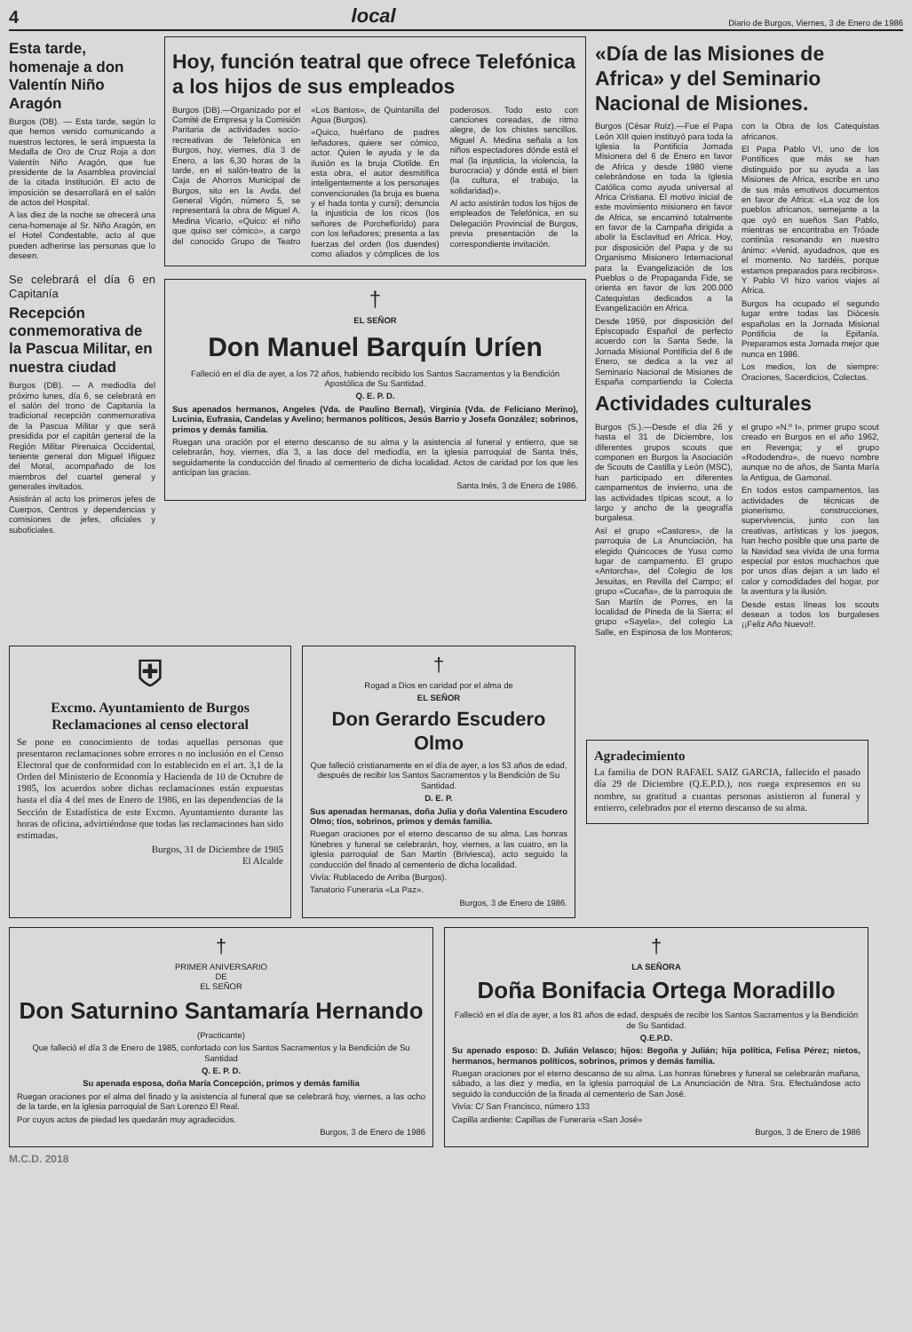4 local Diario de Burgos, Viernes, 3 de Enero de 1986
Esta tarde, homenaje a don Valentín Niño Aragón
Burgos (DB). — Esta tarde, según lo que hemos venido comunicando a nuestros lectores, le será impuesta la Medalla de Oro de Cruz Roja a don Valentín Niño Aragón, que fue presidente de la Asamblea provincial de la citada Institución. El acto de imposición se desarrollará en el salón de actos del Hospital.
A las diez de la noche se ofrecerá una cena-homenaje al Sr. Niño Aragón, en el Hotel Condestable, acto al que pueden adherirse las personas que lo deseen.
Se celebrará el día 6 en Capitanía
Recepción conmemorativa de la Pascua Militar, en nuestra ciudad
Burgos (DB). — A mediodía del próximo lunes, día 6, se celebrará en el salón del trono de Capitanía la tradicional recepción conmemorativa de la Pascua Militar y que será presidida por el capitán general de la Región Militar Pirenaica Occidental, teniente general don Miguel Iñiguez del Moral, acompañado de los miembros del cuartel general y generales invitados.
Asistirán al acto los primeros jefes de Cuerpos, Centros y dependencias y comisiones de jefes, oficiales y suboficiales.
Hoy, función teatral que ofrece Telefónica a los hijos de sus empleados
Burgos (DB).—Organizado por el Comité de Empresa y la Comisión Paritaria de actividades socio-recreativas de Telefónica en Burgos, hoy, viernes, día 3 de Enero, a las 6,30 horas de la tarde, en el salón-teatro de la Caja de Ahorros Municipal de Burgos, sito en la Avda. del General Vigón, número 5, se representará la obra de Miguel A. Medina Vicario, «Quico: el niño que quiso ser cómico», a cargo del conocido Grupo de Teatro «Los Bantos», de Quintanilla del Agua (Burgos).
«Quico, huérfano de padres leñadores, quiere ser cómico, actor. Quien le ayuda y le da ilusión es la bruja Clotilde. En esta obra, el autor desmitifica inteligentemente a los personajes convencionales (la bruja es buena y el hada tonta y cursi); denuncia la injusticia de los ricos (los señores de Porcheflorido) para con los leñadores; presenta a las fuerzas del orden (los duendes) como aliados y cómplices de los poderosos. Todo esto con canciones coreadas, de ritmo alegre, de los chistes sencillos. Miguel A. Medina señala a los niños espectadores dónde está el mal (la injusticia, la violencia, la burocracia) y dónde está el bien (la cultura, el trabajo, la solidaridad)».
Al acto asistirán todos los hijos de empleados de Telefónica, en su Delegación Provincial de Burgos, previa presentación de la correspondiente invitación.
†
EL SEÑOR
Don Manuel Barquín Uríen
Falleció en el día de ayer, a los 72 años, habiendo recibido los Santos Sacramentos y la Bendición Apostólica de Su Santidad.
Q. E. P. D.
Sus apenados hermanos, Angeles (Vda. de Paulino Bernal), Virginia (Vda. de Feliciano Merino), Lucinia, Eufrasia, Candelas y Avelino; hermanos políticos, Jesús Barrio y Josefa González; sobrinos, primos y demás familia.
Ruegan una oración por el eterno descanso de su alma y la asistencia al funeral y entierro, que se celebrarán, hoy, viernes, día 3, a las doce del mediodía, en la iglesia parroquial de Santa Inés, seguidamente la conducción del finado al cementerio de dicha localidad. Actos de caridad por los que les anticipan las gracias.
Santa Inés, 3 de Enero de 1986.
«Día de las Misiones de Africa» y del Seminario Nacional de Misiones.
Burgos (César Ruiz).—Fue el Papa León XIII quien instituyó para toda la Iglesia la Pontificia Jornada Misionera del 6 de Enero en favor de Africa y desde 1980 viene celebrándose en toda la Iglesia Católica como ayuda universal al Africa Cristiana. El motivo inicial de este movimiento misionero en favor de Africa, se encaminó totalmente en favor de la Campaña dirigida a abolir la Esclavitud en Africa. Hoy, por disposición del Papa y de su Organismo Misionero Internacional para la Evangelización de los Pueblos o de Propaganda Fide, se orienta en favor de los 200.000 Catequistas dedicados a la Evangelización en Africa.
Desde 1959, por disposición del Episcopado Español de perfecto acuerdo con la Santa Sede, la Jornada Misional Pontificia del 6 de Enero, se dedica a la vez al Seminario Nacional de Misiones de España compartiendo la Colecta con la Obra de los Catequistas africanos.
El Papa Pablo VI, uno de los Pontífices que más se han distinguido por su ayuda a las Misiones de Africa, escribe en uno de sus más emotivos documentos en favor de Africa: «La voz de los pueblos africanos, semejante a la que oyó en sueños San Pablo, mientras se encontraba en Tróade continúa resonando en nuestro ánimo: «Venid, ayudadnos, que es el momento. No tardéis, porque estamos preparados para recibiros». Y Pablo VI hizo varios viajes al Africa.
Burgos ha ocupado el segundo lugar entre todas las Diócesis españolas en la Jornada Misional Pontificia de la Epifanía. Preparamos esta Jornada mejor que nunca en 1986.
Los medios, los de siempre: Oraciones, Sacerdicios, Colectas.
Actividades culturales
Burgos (S.).—Desde el día 26 y hasta el 31 de Diciembre, los diferentes grupos scouts que componen en Burgos la Asociación de Scouts de Castilla y León (MSC), han participado en diferentes campamentos de invierno, una de las actividades típicas scout, a lo largo y ancho de la geografía burgalesa.
Así el grupo «Castores», de la parroquia de La Anunciación, ha elegido Quincoces de Yuso como lugar de campamento. El grupo «Antorcha», del Colegio de los Jesuitas, en Revilla del Campo; el grupo «Cucaña», de la parroquia de San Martín de Porres, en la localidad de Pineda de la Sierra; el grupo «Sayela», del colegio La Salle, en Espinosa de los Monteros; el grupo «N.º I», primer grupo scout creado en Burgos en el año 1962, en Revenga; y el grupo «Rododendro», de nuevo nombre aunque no de años, de Santa María la Antigua, de Gamonal.
En todos estos campamentos, las actividades de técnicas de pionerismo, construcciones, supervivencia, junto con las creativas, artísticas y los juegos, han hecho posible que una parte de la Navidad sea vivida de una forma especial por estos muchachos que por unos días dejan a un lado el calor y comodidades del hogar, por la aventura y la ilusión.
Desde estas líneas los scouts desean a todos los burgaleses ¡¡Feliz Año Nuevo!!.
⛨
Excmo. Ayuntamiento de Burgos
Reclamaciones al censo electoral
Se pone en conocimiento de todas aquellas personas que presentaron reclamaciones sobre errores o no inclusión en el Censo Electoral que de conformidad con lo establecido en el art. 3,1 de la Orden del Ministerio de Economía y Hacienda de 10 de Octubre de 1985, los acuerdos sobre dichas reclamaciones están expuestas hasta el día 4 del mes de Enero de 1986, en las dependencias de la Sección de Estadística de este Excmo. Ayuntamiento durante las horas de oficina, advirtiéndose que todas las reclamaciones han sido estimadas.
Burgos, 31 de Diciembre de 1985
El Alcalde
†
Rogad a Dios en caridad por el alma de
EL SEÑOR
Don Gerardo Escudero Olmo
Que falleció cristianamente en el día de ayer, a los 53 años de edad, después de recibir los Santos Sacramentos y la Bendición de Su Santidad.
D. E. P.
Sus apenadas hermanas, doña Julia y doña Valentina Escudero Olmo; tíos, sobrinos, primos y demás familia.
Ruegan oraciones por el eterno descanso de su alma. Las honras fúnebres y funeral se celebrarán, hoy, viernes, a las cuatro, en la iglesia parroquial de San Martín (Briviesca), acto seguido la conducción del finado al cementerio de dicha localidad.
Vivía: Rublacedo de Arriba (Burgos).
Tanatorio Funeraria «La Paz».
Burgos, 3 de Enero de 1986.
Agradecimiento
La familia de DON RAFAEL SAIZ GARCIA, fallecido el pasado día 29 de Diciembre (Q.E.P.D.), nos ruega expresemos en su nombre, su gratitud a cuantas personas asistieron al funeral y entierro, celebrados por el eterno descanso de su alma.
†
PRIMER ANIVERSARIO
DE
EL SEÑOR
Don Saturnino Santamaría Hernando
(Practicante)
Que falleció el día 3 de Enero de 1985, confortado con los Santos Sacramentos y la Bendición de Su Santidad
Q. E. P. D.
Su apenada esposa, doña María Concepción, primos y demás familia
Ruegan oraciones por el alma del finado y la asistencia al funeral que se celebrará hoy, viernes, a las ocho de la tarde, en la iglesia parroquial de San Lorenzo El Real.
Por cuyos actos de piedad les quedarán muy agradecidos.
Burgos, 3 de Enero de 1986
†
LA SEÑORA
Doña Bonifacia Ortega Moradillo
Falleció en el día de ayer, a los 81 años de edad, después de recibir los Santos Sacramentos y la Bendición de Su Santidad.
Q.E.P.D.
Su apenado esposo: D. Julián Velasco; hijos: Begoña y Julián; hija política, Felisa Pérez; nietos, hermanos, hermanos políticos, sobrinos, primos y demás familia.
Ruegan oraciones por el eterno descanso de su alma. Las honras fúnebres y funeral se celebrarán mañana, sábado, a las diez y media, en la iglesia parroquial de La Anunciación de Ntra. Sra. Efectuándose acto seguido la conducción de la finada al cementerio de San José.
Vivía: C/ San Francisco, número 133
Capilla ardiente: Capillas de Funeraria «San José»
Burgos, 3 de Enero de 1986
M.C.D. 2018